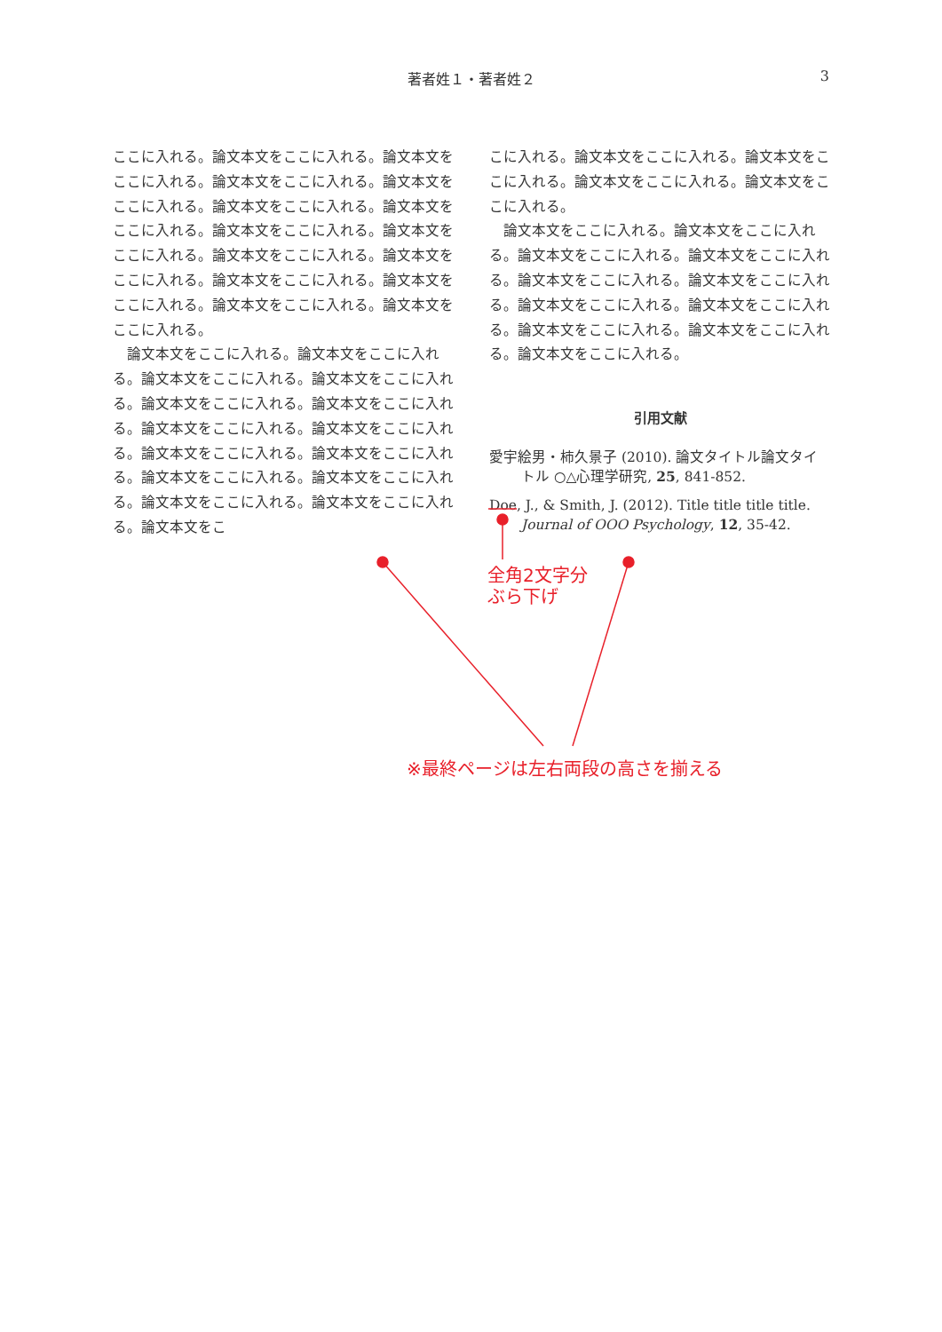著者姓１・著者姓２ 3
ここに入れる。論文本文をここに入れる。論文本文をここに入れる。論文本文をここに入れる。論文本文をここに入れる。論文本文をここに入れる。論文本文をここに入れる。論文本文をここに入れる。論文本文をここに入れる。論文本文をここに入れる。論文本文をここに入れる。論文本文をここに入れる。論文本文をここに入れる。論文本文をここに入れる。論文本文をここに入れる。
論文本文をここに入れる。論文本文をここに入れる。論文本文をここに入れる。論文本文をここに入れる。論文本文をここに入れる。論文本文をここに入れる。論文本文をここに入れる。論文本文をここに入れる。論文本文をここに入れる。論文本文をここに入れる。論文本文をここに入れる。論文本文をここに入れる。論文本文をここに入れる。論文本文をここに入れる。論文本文をこ
こに入れる。論文本文をここに入れる。論文本文をここに入れる。論文本文をここに入れる。論文本文をここに入れる。
論文本文をここに入れる。論文本文をここに入れる。論文本文をここに入れる。論文本文をここに入れる。論文本文をここに入れる。論文本文をここに入れる。論文本文をここに入れる。論文本文をここに入れる。論文本文をここに入れる。論文本文をここに入れる。論文本文をここに入れる。
引用文献
愛宇絵男・柿久景子 (2010). 論文タイトル論文タイトル ○△心理学研究, 25, 841-852.
Doe, J., & Smith, J. (2012). Title title title title. Journal of OOO Psychology, 12, 35-42.
全角2文字分
ぶら下げ
※最終ページは左右両段の高さを揃える